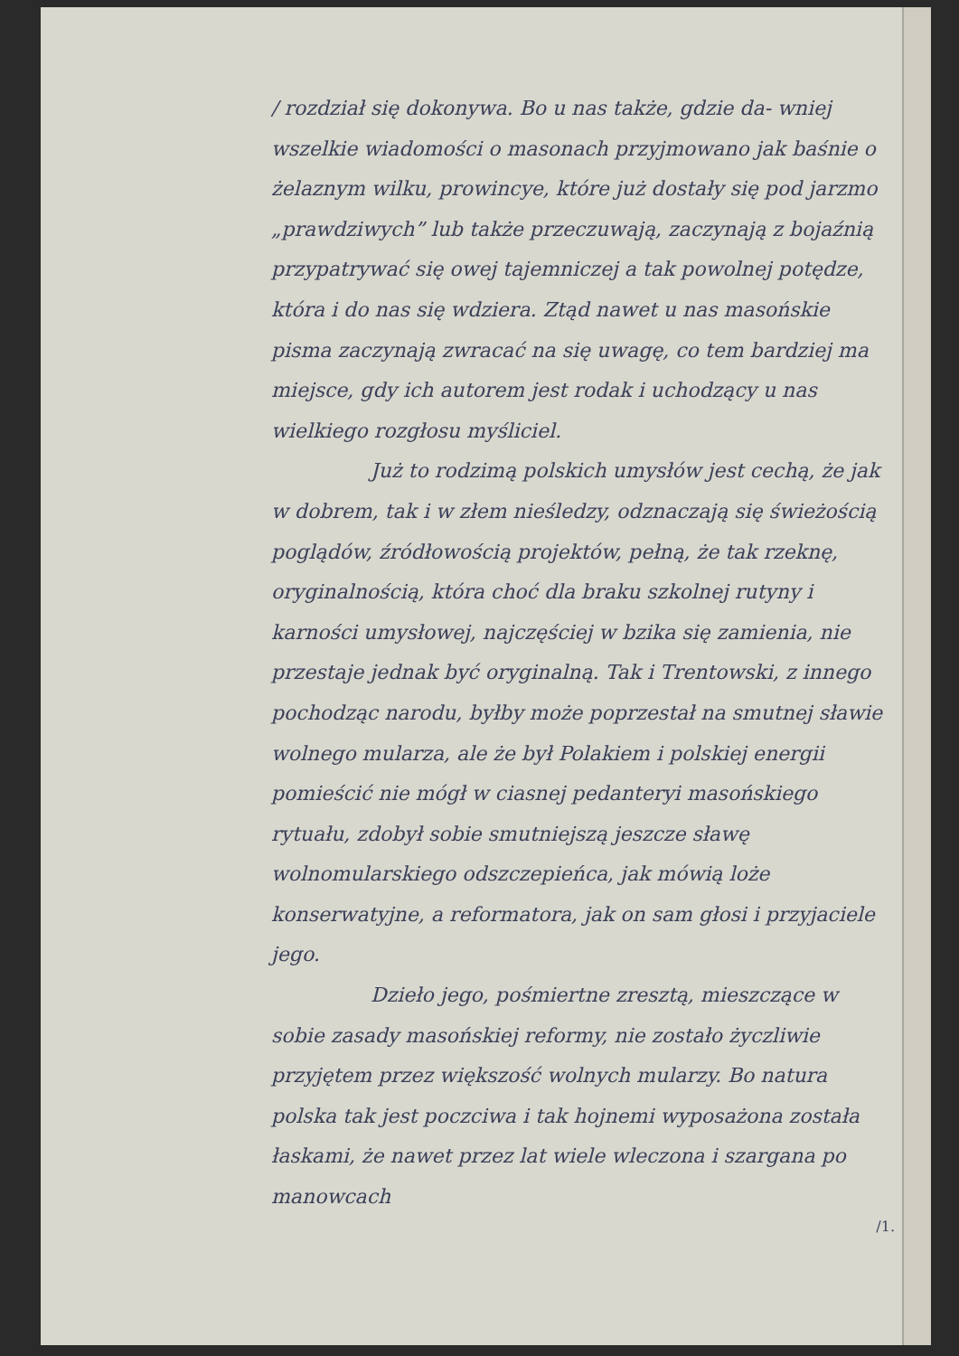/ rozdział się dokonywa. Bo u nas także, gdzie da- wniej wszelkie wiadomości o masonach przyjmowano jak baśnie o żelaznym wilku, prowincye, które już dostały się pod jarzmo „prawdziwych” lub także przeczuwają, zaczynają z bojaźnią przypatrywać się owej tajemniczej a tak powolnej potędze, która i do nas się wdziera. Ztąd nawet u nas masońskie pisma zaczynają zwracać na się uwagę, co tem bardziej ma miejsce, gdy ich autorem jest rodak i uchodzący u nas wielkiego rozgłosu myśliciel.
Już to rodzimą polskich umysłów jest cechą, że jak w dobrem, tak i w złem nieśledzy, odznaczają się świeżością poglądów, źródłowością projektów, pełną, że tak rzeknę, oryginalnością, która choć dla braku szkolnej rutyny i karności umysłowej, najczęściej w bzika się zamienia, nie przestaje jednak być oryginalną. Tak i Trentowski, z innego pochodząc narodu, byłby może poprzestał na smutnej sławie wolnego mularza, ale że był Polakiem i polskiej energii pomieścić nie mógł w ciasnej pedanteryi masońskiego rytuału, zdobył sobie smutniejszą jeszcze sławę wolnomularskiego odszczepieńca, jak mówią loże konserwatyjne, a reformatora, jak on sam głosi i przyjaciele jego.
Dzieło jego, pośmiertne zresztą, mieszczące w sobie zasady masońskiej reformy, nie zostało życzliwie przyjętem przez większość wolnych mularzy. Bo natura polska tak jest poczciwa i tak hojnemi wyposażona została łaskami, że nawet przez lat wiele wleczona i szargana po manowcach
/1.